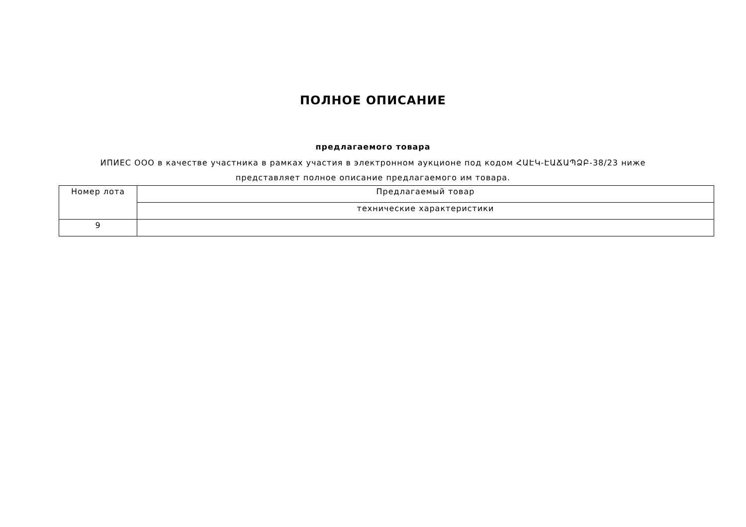ПОЛНОЕ ОПИСАНИЕ
предлагаемого товара
ИПИЕС ООО в качестве участника в рамках участия в электронном аукционе под кодом ՀԱԷԿ-ԷԱՃԱՊՁԲ-38/23 ниже представляет полное описание предлагаемого им товара.
| Номер лота | Предлагаемый товар |
| --- | --- |
| | технические характеристики |
| 9 | |